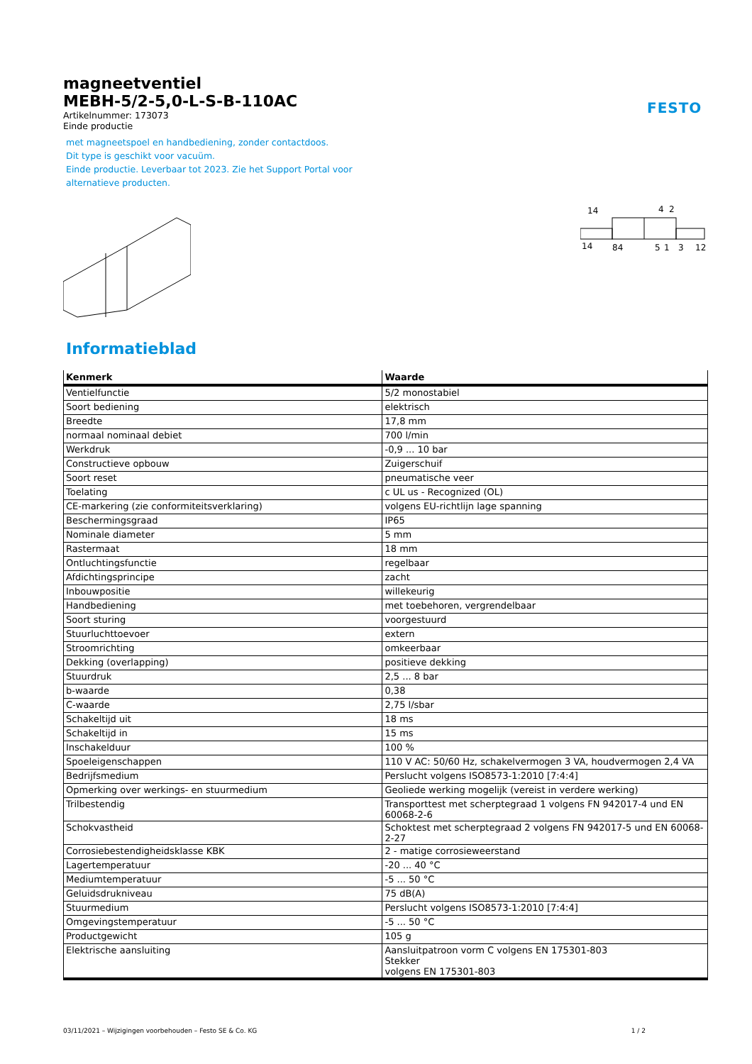FESTO
magneetventiel
MEBH-5/2-5,0-L-S-B-110AC
Artikelnummer: 173073
Einde productie
met magneetspoel en handbediening, zonder contactdoos.
Dit type is geschikt voor vacuüm.
Einde productie. Leverbaar tot 2023. Zie het Support Portal voor
alternatieve producten.
14
4
2
14
84
5
1
3
12
Informatieblad
| Kenmerk | Waarde |
| --- | --- |
| Ventielfunctie | 5/2 monostabiel |
| Soort bediening | elektrisch |
| Breedte | 17,8 mm |
| normaal nominaal debiet | 700 l/min |
| Werkdruk | -0,9 ... 10 bar |
| Constructieve opbouw | Zuigerschuif |
| Soort reset | pneumatische veer |
| Toelating | c UL us - Recognized (OL) |
| CE-markering (zie conformiteitsverklaring) | volgens EU-richtlijn lage spanning |
| Beschermingsgraad | IP65 |
| Nominale diameter | 5 mm |
| Rastermaat | 18 mm |
| Ontluchtingsfunctie | regelbaar |
| Afdichtingsprincipe | zacht |
| Inbouwpositie | willekeurig |
| Handbediening | met toebehoren, vergrendelbaar |
| Soort sturing | voorgestuurd |
| Stuurluchttoevoer | extern |
| Stroomrichting | omkeerbaar |
| Dekking (overlapping) | positieve dekking |
| Stuurdruk | 2,5 ... 8 bar |
| b-waarde | 0,38 |
| C-waarde | 2,75 l/sbar |
| Schakeltijd uit | 18 ms |
| Schakeltijd in | 15 ms |
| Inschakelduur | 100 % |
| Spoeleigenschappen | 110 V AC: 50/60 Hz, schakelvermogen 3 VA, houdvermogen 2,4 VA |
| Bedrijfsmedium | Perslucht volgens ISO8573-1:2010 [7:4:4] |
| Opmerking over werkings- en stuurmedium | Geoliede werking mogelijk (vereist in verdere werking) |
| Trilbestendig | Transporttest met scherptegraad 1 volgens FN 942017-4 und EN 60068-2-6 |
| Schokvastheid | Schoktest met scherptegraad 2 volgens FN 942017-5 und EN 60068-2-27 |
| Corrosiebestendigheidsklasse KBK | 2 - matige corrosieweerstand |
| Lagertemperatuur | -20 ... 40 °C |
| Mediumtemperatuur | -5 ... 50 °C |
| Geluidsdrukniveau | 75 dB(A) |
| Stuurmedium | Perslucht volgens ISO8573-1:2010 [7:4:4] |
| Omgevingstemperatuur | -5 ... 50 °C |
| Productgewicht | 105 g |
| Elektrische aansluiting | Aansluitpatroon vorm C volgens EN 175301-803 Stekker volgens EN 175301-803 |
03/11/2021 – Wijzigingen voorbehouden – Festo SE & Co. KG 1 / 2